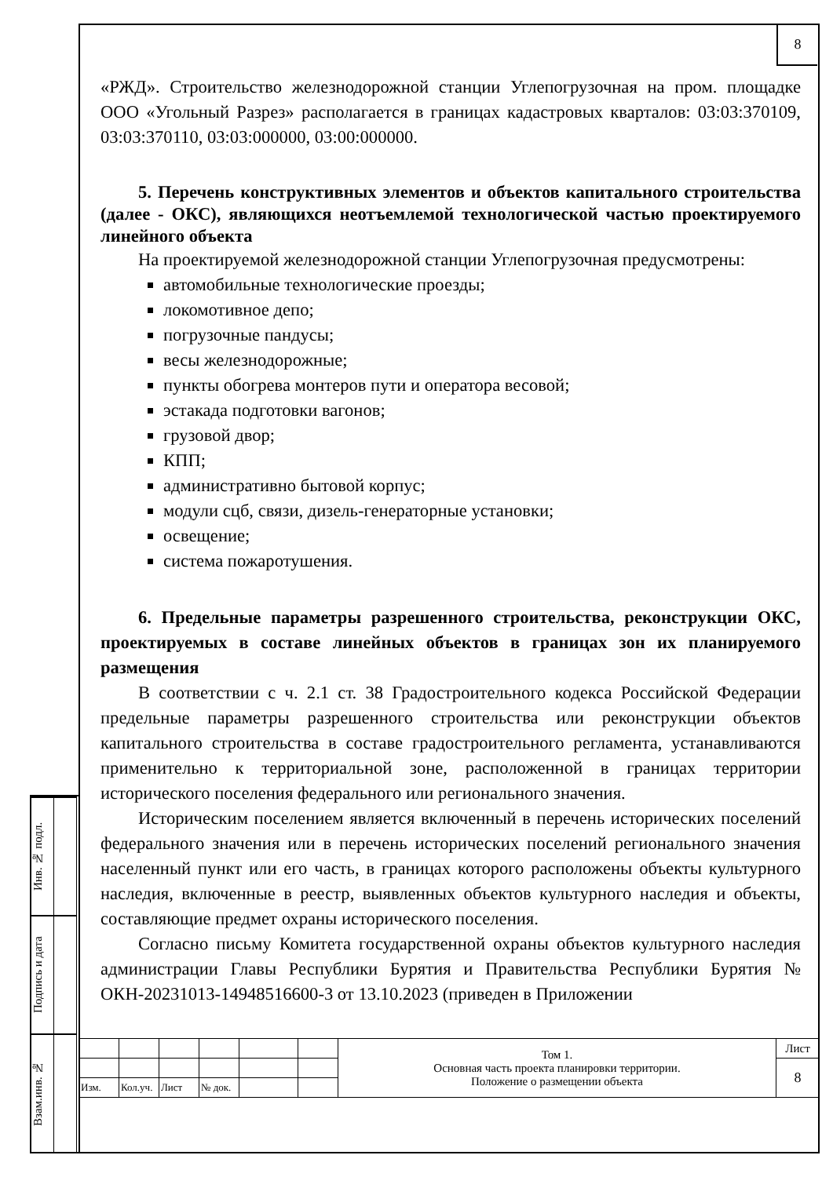8
Инв. № подл.
Подпись и дата
Взам.инв. №
«РЖД». Строительство железнодорожной станции Углепогрузочная на пром. площадке ООО «Угольный Разрез» располагается в границах кадастровых кварталов: 03:03:370109, 03:03:370110, 03:03:000000, 03:00:000000.
5. Перечень конструктивных элементов и объектов капитального строительства (далее - ОКС), являющихся неотъемлемой технологической частью проектируемого линейного объекта
На проектируемой железнодорожной станции Углепогрузочная предусмотрены:
автомобильные технологические проезды;
локомотивное депо;
погрузочные пандусы;
весы железнодорожные;
пункты обогрева монтеров пути и оператора весовой;
эстакада подготовки вагонов;
грузовой двор;
КПП;
административно бытовой корпус;
модули сцб, связи, дизель-генераторные установки;
освещение;
система пожаротушения.
6. Предельные параметры разрешенного строительства, реконструкции ОКС, проектируемых в составе линейных объектов в границах зон их планируемого размещения
В соответствии с ч. 2.1 ст. 38 Градостроительного кодекса Российской Федерации предельные параметры разрешенного строительства или реконструкции объектов капитального строительства в составе градостроительного регламента, устанавливаются применительно к территориальной зоне, расположенной в границах территории исторического поселения федерального или регионального значения.
Историческим поселением является включенный в перечень исторических поселений федерального значения или в перечень исторических поселений регионального значения населенный пункт или его часть, в границах которого расположены объекты культурного наследия, включенные в реестр, выявленных объектов культурного наследия и объекты, составляющие предмет охраны исторического поселения.
Согласно письму Комитета государственной охраны объектов культурного наследия администрации Главы Республики Бурятия и Правительства Республики Бурятия № ОКН-20231013-14948516600-3 от 13.10.2023 (приведен в Приложении
| | | | | | | Том 1. Основная часть проекта планировки территории. Положение о размещении объекта | Лист |
| | | | | | | | 8 |
| Изм. | Кол.уч. | Лист | № док. | | | | |